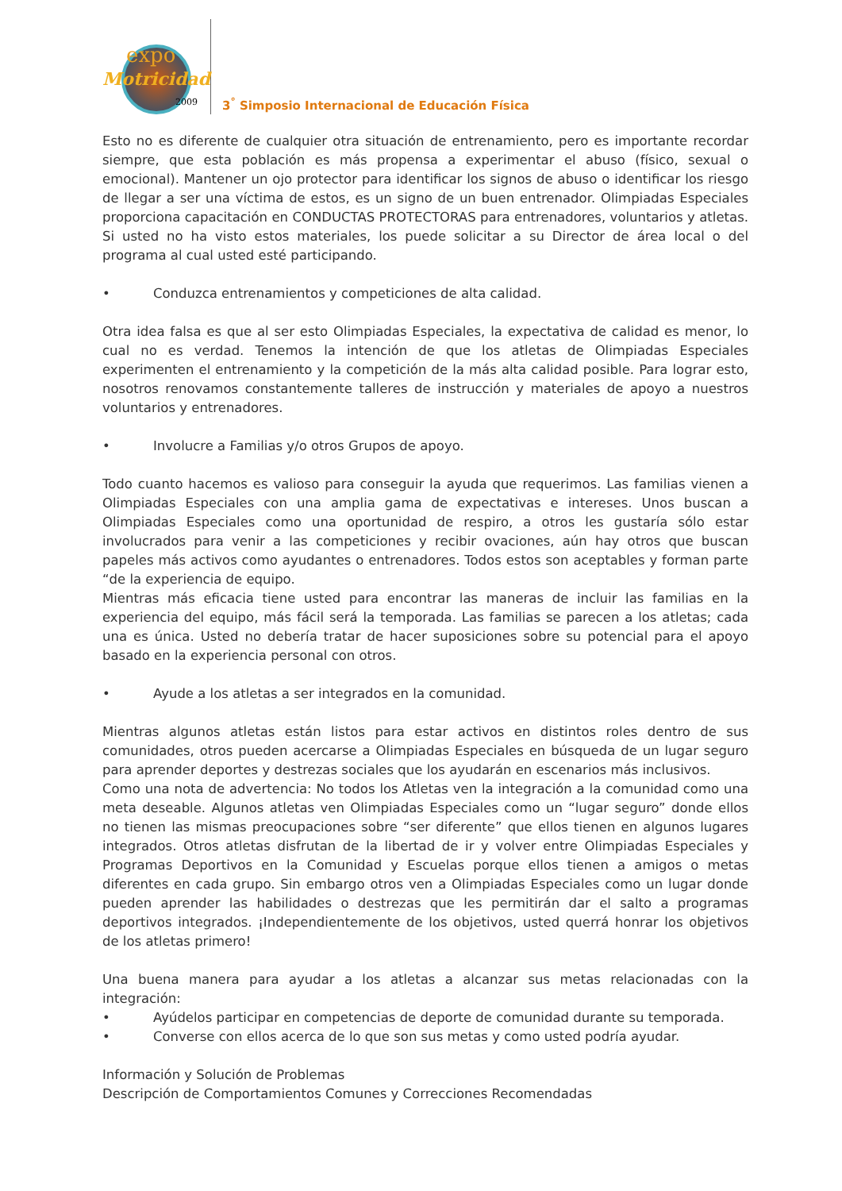expo
Motricidad
2009
3<sup>°</sup> Simposio Internacional de Educación Física
Esto no es diferente de cualquier otra situación de entrenamiento, pero es importante recordar siempre, que esta población es más propensa a experimentar el abuso (físico, sexual o emocional). Mantener un ojo protector para identificar los signos de abuso o identificar los riesgo de llegar a ser una víctima de estos, es un signo de un buen entrenador. Olimpiadas Especiales proporciona capacitación en CONDUCTAS PROTECTORAS para entrenadores, voluntarios y atletas. Si usted no ha visto estos materiales, los puede solicitar a su Director de área local o del programa al cual usted esté participando.
• Conduzca entrenamientos y competiciones de alta calidad.
Otra idea falsa es que al ser esto Olimpiadas Especiales, la expectativa de calidad es menor, lo cual no es verdad. Tenemos la intención de que los atletas de Olimpiadas Especiales experimenten el entrenamiento y la competición de la más alta calidad posible. Para lograr esto, nosotros renovamos constantemente talleres de instrucción y materiales de apoyo a nuestros voluntarios y entrenadores.
• Involucre a Familias y/o otros Grupos de apoyo.
Todo cuanto hacemos es valioso para conseguir la ayuda que requerimos. Las familias vienen a Olimpiadas Especiales con una amplia gama de expectativas e intereses. Unos buscan a Olimpiadas Especiales como una oportunidad de respiro, a otros les gustaría sólo estar involucrados para venir a las competiciones y recibir ovaciones, aún hay otros que buscan papeles más activos como ayudantes o entrenadores. Todos estos son aceptables y forman parte “de la experiencia de equipo.
Mientras más eficacia tiene usted para encontrar las maneras de incluir las familias en la experiencia del equipo, más fácil será la temporada. Las familias se parecen a los atletas; cada una es única. Usted no debería tratar de hacer suposiciones sobre su potencial para el apoyo basado en la experiencia personal con otros.
• Ayude a los atletas a ser integrados en la comunidad.
Mientras algunos atletas están listos para estar activos en distintos roles dentro de sus comunidades, otros pueden acercarse a Olimpiadas Especiales en búsqueda de un lugar seguro para aprender deportes y destrezas sociales que los ayudarán en escenarios más inclusivos.
Como una nota de advertencia: No todos los Atletas ven la integración a la comunidad como una meta deseable. Algunos atletas ven Olimpiadas Especiales como un “lugar seguro” donde ellos no tienen las mismas preocupaciones sobre “ser diferente” que ellos tienen en algunos lugares integrados. Otros atletas disfrutan de la libertad de ir y volver entre Olimpiadas Especiales y Programas Deportivos en la Comunidad y Escuelas porque ellos tienen a amigos o metas diferentes en cada grupo. Sin embargo otros ven a Olimpiadas Especiales como un lugar donde pueden aprender las habilidades o destrezas que les permitirán dar el salto a programas deportivos integrados. ¡Independientemente de los objetivos, usted querrá honrar los objetivos de los atletas primero!
Una buena manera para ayudar a los atletas a alcanzar sus metas relacionadas con la integración:
• Ayúdelos participar en competencias de deporte de comunidad durante su temporada.
• Converse con ellos acerca de lo que son sus metas y como usted podría ayudar.
Información y Solución de Problemas
Descripción de Comportamientos Comunes y Correcciones Recomendadas